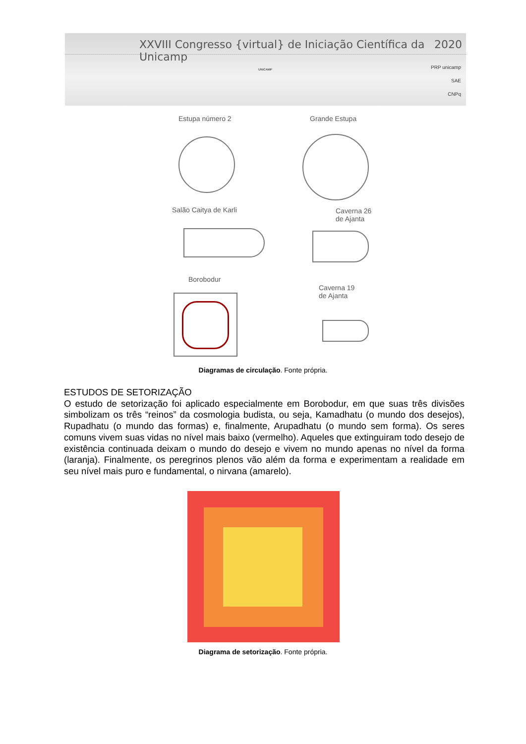XXVIII Congresso {virtual} de Iniciação Científica da Unicamp 2020
UNICAMP
PRP unicamp
SAE
CNPq
Estupa número 2 Grande Estupa
Salão Caitya de Karli
Caverna 26
de Ajanta
Borobodur
Caverna 19
de Ajanta
Diagramas de circulação. Fonte própria.
ESTUDOS DE SETORIZAÇÃO
O estudo de setorização foi aplicado especialmente em Borobodur, em que suas três divisões simbolizam os três “reinos” da cosmologia budista, ou seja, Kamadhatu (o mundo dos desejos), Rupadhatu (o mundo das formas) e, finalmente, Arupadhatu (o mundo sem forma). Os seres comuns vivem suas vidas no nível mais baixo (vermelho). Aqueles que extinguiram todo desejo de existência continuada deixam o mundo do desejo e vivem no mundo apenas no nível da forma (laranja). Finalmente, os peregrinos plenos vão além da forma e experimentam a realidade em seu nível mais puro e fundamental, o nirvana (amarelo).
Diagrama de setorização. Fonte própria.